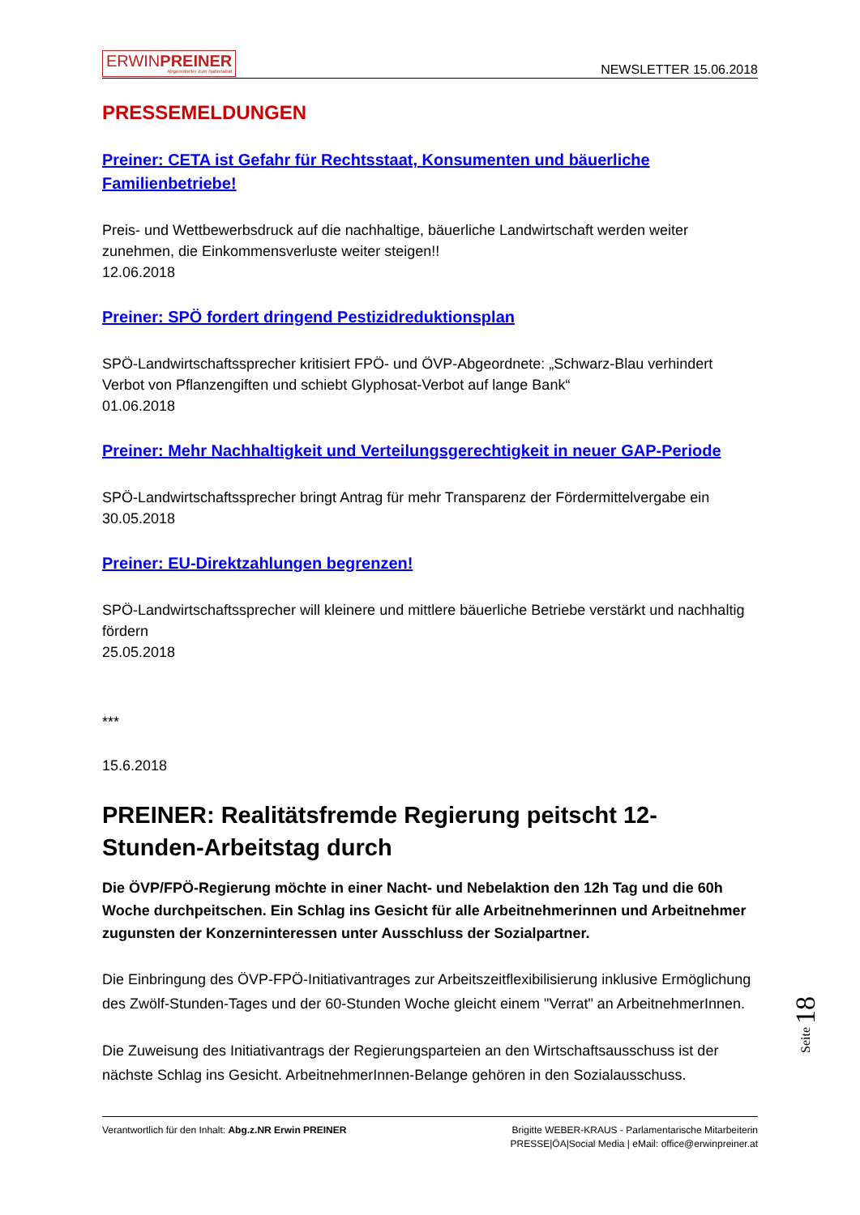ERWINPREINER
Abgeordneter zum Nationalrat
NEWSLETTER 15.06.2018
PRESSEMELDUNGEN
Preiner: CETA ist Gefahr für Rechtsstaat, Konsumenten und bäuerliche Familienbetriebe!
Preis- und Wettbewerbsdruck auf die nachhaltige, bäuerliche Landwirtschaft werden weiter zunehmen, die Einkommensverluste weiter steigen!!
12.06.2018
Preiner: SPÖ fordert dringend Pestizidreduktionsplan
SPÖ-Landwirtschaftssprecher kritisiert FPÖ- und ÖVP-Abgeordnete: „Schwarz-Blau verhindert Verbot von Pflanzengiften und schiebt Glyphosat-Verbot auf lange Bank“
01.06.2018
Preiner: Mehr Nachhaltigkeit und Verteilungsgerechtigkeit in neuer GAP-Periode
SPÖ-Landwirtschaftssprecher bringt Antrag für mehr Transparenz der Fördermittelvergabe ein
30.05.2018
Preiner: EU-Direktzahlungen begrenzen!
SPÖ-Landwirtschaftssprecher will kleinere und mittlere bäuerliche Betriebe verstärkt und nachhaltig fördern
25.05.2018
***
15.6.2018
PREINER: Realitätsfremde Regierung peitscht 12-Stunden-Arbeitstag durch
Die ÖVP/FPÖ-Regierung möchte in einer Nacht- und Nebelaktion den 12h Tag und die 60h Woche durchpeitschen. Ein Schlag ins Gesicht für alle Arbeitnehmerinnen und Arbeitnehmer zugunsten der Konzerninteressen unter Ausschluss der Sozialpartner.
Die Einbringung des ÖVP-FPÖ-Initiativantrages zur Arbeitszeitflexibilisierung inklusive Ermöglichung des Zwölf-Stunden-Tages und der 60-Stunden Woche gleicht einem "Verrat" an ArbeitnehmerInnen.
Die Zuweisung des Initiativantrags der Regierungsparteien an den Wirtschaftsausschuss ist der nächste Schlag ins Gesicht. ArbeitnehmerInnen-Belange gehören in den Sozialausschuss.
Seite 18
Verantwortlich für den Inhalt: Abg.z.NR Erwin PREINER
Brigitte WEBER-KRAUS - Parlamentarische Mitarbeiterin
PRESSE|ÖA|Social Media | eMail: office@erwinpreiner.at